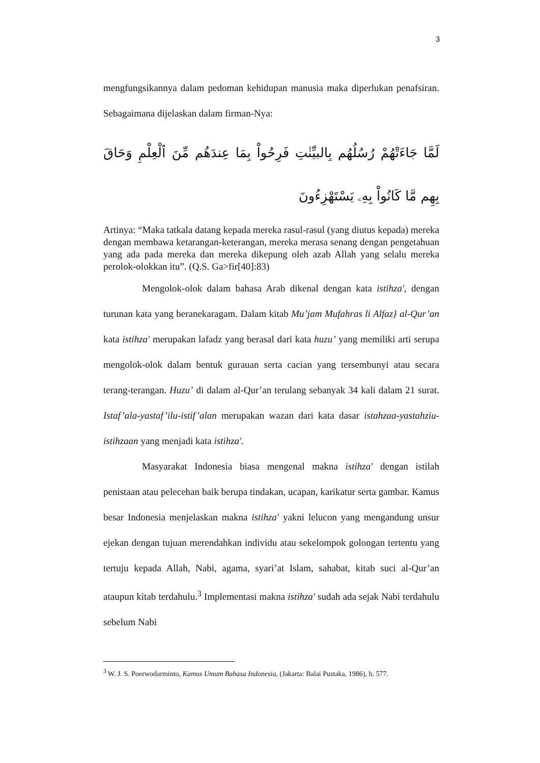3
mengfungsikannya dalam pedoman kehidupan manusia maka diperlukan penafsiran. Sebagaimana dijelaskan dalam firman-Nya:
لَمَّا جَاءَتْهُمْ رُسُلُهُم بِالبيِّنٰتِ فَرِحُواْ بِمَا عِندَهُم مِّنَ ٱلْعِلْمِ وَحَاقَ بِهِم مَّا كَانُواْ بِهِۦ يَسْتَهْزِءُونَ
Artinya: “Maka tatkala datang kepada mereka rasul-rasul (yang diutus kepada) mereka dengan membawa ketarangan-keterangan, mereka merasa senang dengan pengetahuan yang ada pada mereka dan mereka dikepung oleh azab Allah yang selalu mereka perolok-olokkan itu”. (Q.S. Ga>fir[40]:83)
Mengolok-olok dalam bahasa Arab dikenal dengan kata istihza', dengan turunan kata yang beranekaragam. Dalam kitab Mu’jam Mufahras li Alfaz} al-Qur’an kata istihza' merupakan lafadz yang berasal dari kata huzu’ yang memiliki arti serupa mengolok-olok dalam bentuk gurauan serta cacian yang tersembunyi atau secara terang-terangan. Huzu’ di dalam al-Qur’an terulang sebanyak 34 kali dalam 21 surat. Istaf’ala-yastaf’ilu-istif’alan merupakan wazan dari kata dasar istahzaa-yastahziu-istihzaan yang menjadi kata istihza'.
Masyarakat Indonesia biasa mengenal makna istihza' dengan istilah penistaan atau pelecehan baik berupa tindakan, ucapan, karikatur serta gambar. Kamus besar Indonesia menjelaskan makna istihza' yakni lelucon yang mengandung unsur ejekan dengan tujuan merendahkan individu atau sekelompok golongan tertentu yang tertuju kepada Allah, Nabi, agama, syari’at Islam, sahabat, kitab suci al-Qur’an ataupun kitab terdahulu.<sup>3</sup> Implementasi makna istihza' sudah ada sejak Nabi terdahulu sebelum Nabi
<sup>3</sup> W. J. S. Poerwodarminto, Kamus Umum Bahasa Indonesia, (Jakarta: Balai Pustaka, 1986), h. 577.